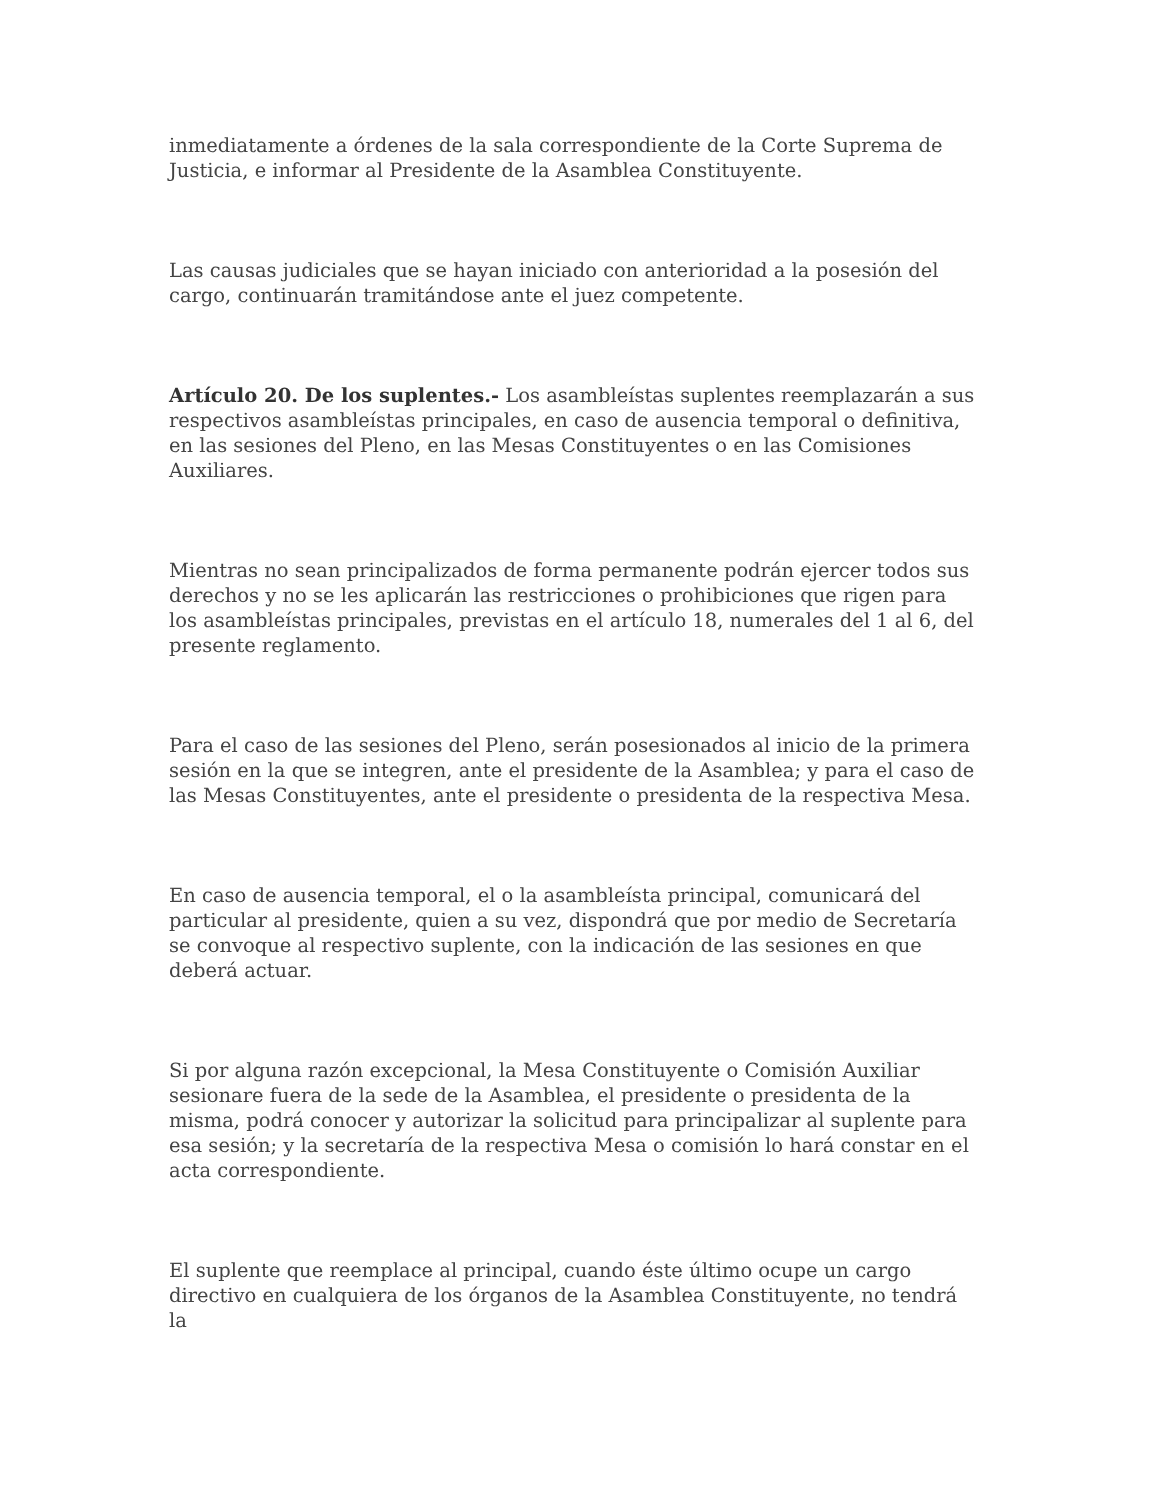inmediatamente a órdenes de la sala correspondiente de la Corte Suprema de Justicia, e informar al Presidente de la Asamblea Constituyente.
Las causas judiciales que se hayan iniciado con anterioridad a la posesión del cargo, continuarán tramitándose ante el juez competente.
Artículo 20. De los suplentes.- Los asambleístas suplentes reemplazarán a sus respectivos asambleístas principales, en caso de ausencia temporal o definitiva, en las sesiones del Pleno, en las Mesas Constituyentes o en las Comisiones Auxiliares.
Mientras no sean principalizados de forma permanente podrán ejercer todos sus derechos y no se les aplicarán las restricciones o prohibiciones que rigen para los asambleístas principales, previstas en el artículo 18, numerales del 1 al 6, del presente reglamento.
Para el caso de las sesiones del Pleno, serán posesionados al inicio de la primera sesión en la que se integren, ante el presidente de la Asamblea; y para el caso de las Mesas Constituyentes, ante el presidente o presidenta de la respectiva Mesa.
En caso de ausencia temporal, el o la asambleísta principal, comunicará del particular al presidente, quien a su vez, dispondrá que por medio de Secretaría se convoque al respectivo suplente, con la indicación de las sesiones en que deberá actuar.
Si por alguna razón excepcional, la Mesa Constituyente o Comisión Auxiliar sesionare fuera de la sede de la Asamblea, el presidente o presidenta de la misma, podrá conocer y autorizar la solicitud para principalizar al suplente para esa sesión; y la secretaría de la respectiva Mesa o comisión lo hará constar en el acta correspondiente.
El suplente que reemplace al principal, cuando éste último ocupe un cargo directivo en cualquiera de los órganos de la Asamblea Constituyente, no tendrá la